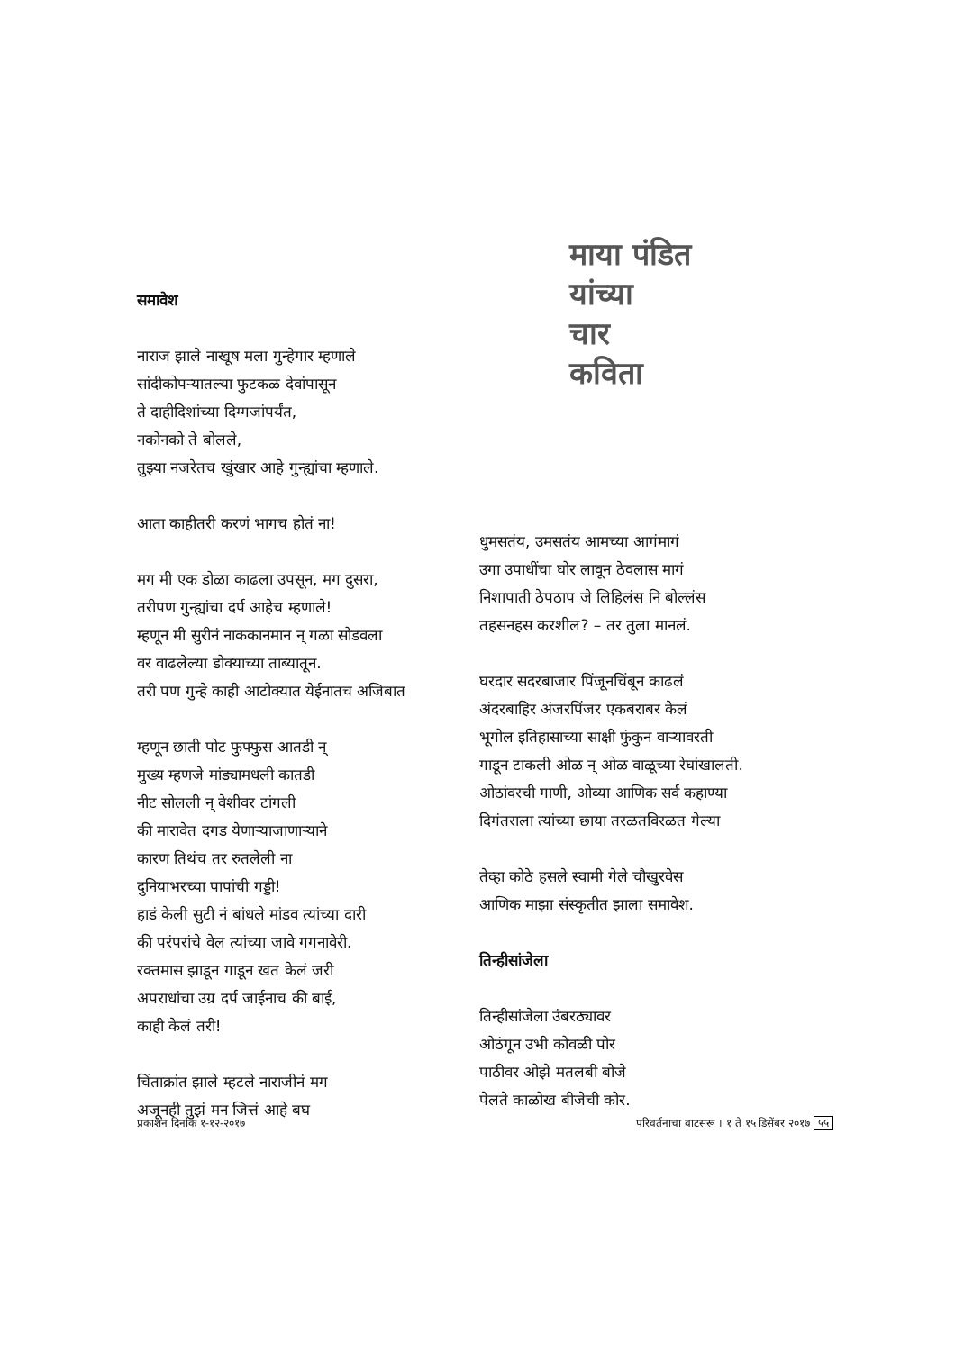समावेश
नाराज झाले नाखूष मला गुन्हेगार म्हणाले
सांदीकोपऱ्यातल्या फुटकळ देवांपासून
ते दाहीदिशांच्या दिग्गजांपर्यंत,
नकोनको ते बोलले,
तुझ्या नजरेतच खुंखार आहे गुन्ह्यांचा म्हणाले.
आता काहीतरी करणं भागच होतं ना!
मग मी एक डोळा काढला उपसून, मग दुसरा,
तरीपण गुन्ह्यांचा दर्प आहेच म्हणाले!
म्हणून मी सुरीनं नाककानमान न् गळा सोडवला
वर वाढलेल्या डोक्याच्या ताब्यातून.
तरी पण गुन्हे काही आटोक्यात येईनातच अजिबात
म्हणून छाती पोट फुफ्फुस आतडी न्
मुख्य म्हणजे मांड्यामधली कातडी
नीट सोलली न् वेशीवर टांगली
की मारावेत दगड येणाऱ्याजाणाऱ्याने
कारण तिथंच तर रुतलेली ना
दुनियाभरच्या पापांची गड्डी!
हाडं केली सुटी नं बांधले मांडव त्यांच्या दारी
की परंपरांचे वेल त्यांच्या जावे गगनावेरी.
रक्तमास झाडून गाडून खत केलं जरी
अपराधांचा उग्र दर्प जाईनाच की बाई,
काही केलं तरी!
चिंताक्रांत झाले म्हटले नाराजीनं मग
अजूनही तुझं मन जित्तं आहे बघ
माया पंडित
यांच्या
चार
कविता
धुमसतंय, उमसतंय आमच्या आगंमागं
उगा उपाधींचा घोर लावून ठेवलास मागं
निशापाती ठेपठाप जे लिहिलंस नि बोल्लंस
तहसनहस करशील? – तर तुला मानलं.
घरदार सदरबाजार पिंजूनचिंबून काढलं
अंदरबाहिर अंजरपिंजर एकबराबर केलं
भूगोल इतिहासाच्या साक्षी फुंकुन वाऱ्यावरती
गाडून टाकली ओळ न् ओळ वाळूच्या रेघांखालती.
ओठांवरची गाणी, ओव्या आणिक सर्व कहाण्या
दिगंतराला त्यांच्या छाया तरळतविरळत गेल्या
तेव्हा कोठे हसले स्वामी गेले चौखुरवेस
आणिक माझा संस्कृतीत झाला समावेश.
तिन्हीसांजेला
तिन्हीसांजेला उंबरठ्यावर
ओठंगून उभी कोवळी पोर
पाठीवर ओझे मतलबी बोजे
पेलते काळोख बीजेची कोर.
प्रकाशन दिनांक १-१२-२०१७ परिवर्तनाचा वाटसरू । १ ते १५ डिसेंबर २०१७ ५५